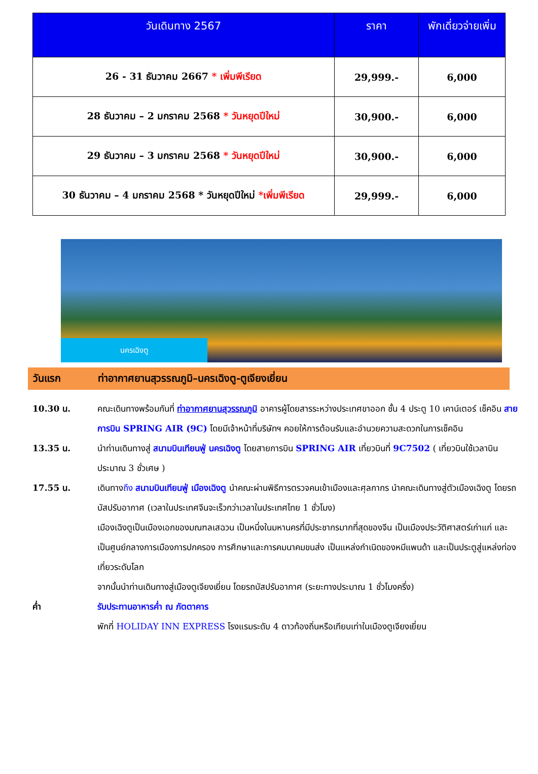| วันเดินทาง 2567 | ราคา | พักเดี่ยวจ่ายเพิ่ม |
| --- | --- | --- |
| 26 - 31 ธันวาคม 2667 * เพิ่มพีเรียด | 29,999.- | 6,000 |
| 28 ธันวาคม – 2 มกราคม 2568 * วันหยุดปีใหม่ | 30,900.- | 6,000 |
| 29 ธันวาคม – 3 มกราคม 2568 * วันหยุดปีใหม่ | 30,900.- | 6,000 |
| 30 ธันวาคม – 4 มกราคม 2568 * วันหยุดปีใหม่ *เพิ่มพีเรียด | 29,999.- | 6,000 |
นครเฉิงตู
วันแรก
ท่าอากาศยานสุวรรณภูมิ–นครเฉิงตู-ตูเจียงเยี่ยน
10.30 น. คณะเดินทางพร้อมกันที่ ท่าอากาศยานสุวรรณภูมิ อาคารผู้โดยสารระหว่างประเทศขาออก ชั้น 4 ประตู 10 เคาน์เตอร์ เช็คอิน สายการบิน SPRING AIR (9C) โดยมีเจ้าหน้าที่บริษัทฯ คอยให้การต้อนรับและอำนวยความสะดวกในการเช็คอิน
13.35 น. นำท่านเดินทางสู่ สนามบินเทียนฟู่ นครเฉิงตู โดยสายการบิน SPRING AIR เที่ยวบินที่ 9C7502 ( เที่ยวบินใช้เวลาบินประมาณ 3 ชั่วเศษ )
17.55 น. เดินทางถึง สนามบินเทียนฟู่ เมืองเฉิงตู นำคณะผ่านพิธีการตรวจคนเข้าเมืองและศุลกากร นำคณะเดินทางสู่ตัวเมืองเฉิงตู โดยรถบัสปรับอากาศ (เวลาในประเทศจีนจะเร็วกว่าเวลาในประเทศไทย 1 ชั่วโมง)
เมืองเฉิงตูเป็นเมืองเอกของมณฑลเสฉวน เป็นหนึ่งในมหานครที่มีประชากรมากที่สุดของจีน เป็นเมืองประวัติศาสตร์เก่าแก่ และเป็นศูนย์กลางการเมืองการปกครอง การศึกษาและการคมนาคมขนส่ง เป็นแหล่งกำเนิดของหมีแพนด้า และเป็นประตูสู่แหล่งท่องเที่ยวระดับโลก
จากนั้นนำท่านเดินทางสู่เมืองตูเจียงเยี่ยน โดยรถบัสปรับอากาศ (ระยะทางประมาณ 1 ชั่วโมงครึ่ง)
ค่ำ รับประทานอาหารค่ำ ณ ภัตตาคาร
พักที่ HOLIDAY INN EXPRESS โรงแรมระดับ 4 ดาวท้องถิ่นหรือเทียบเท่าในเมืองตูเจียงเยี่ยน